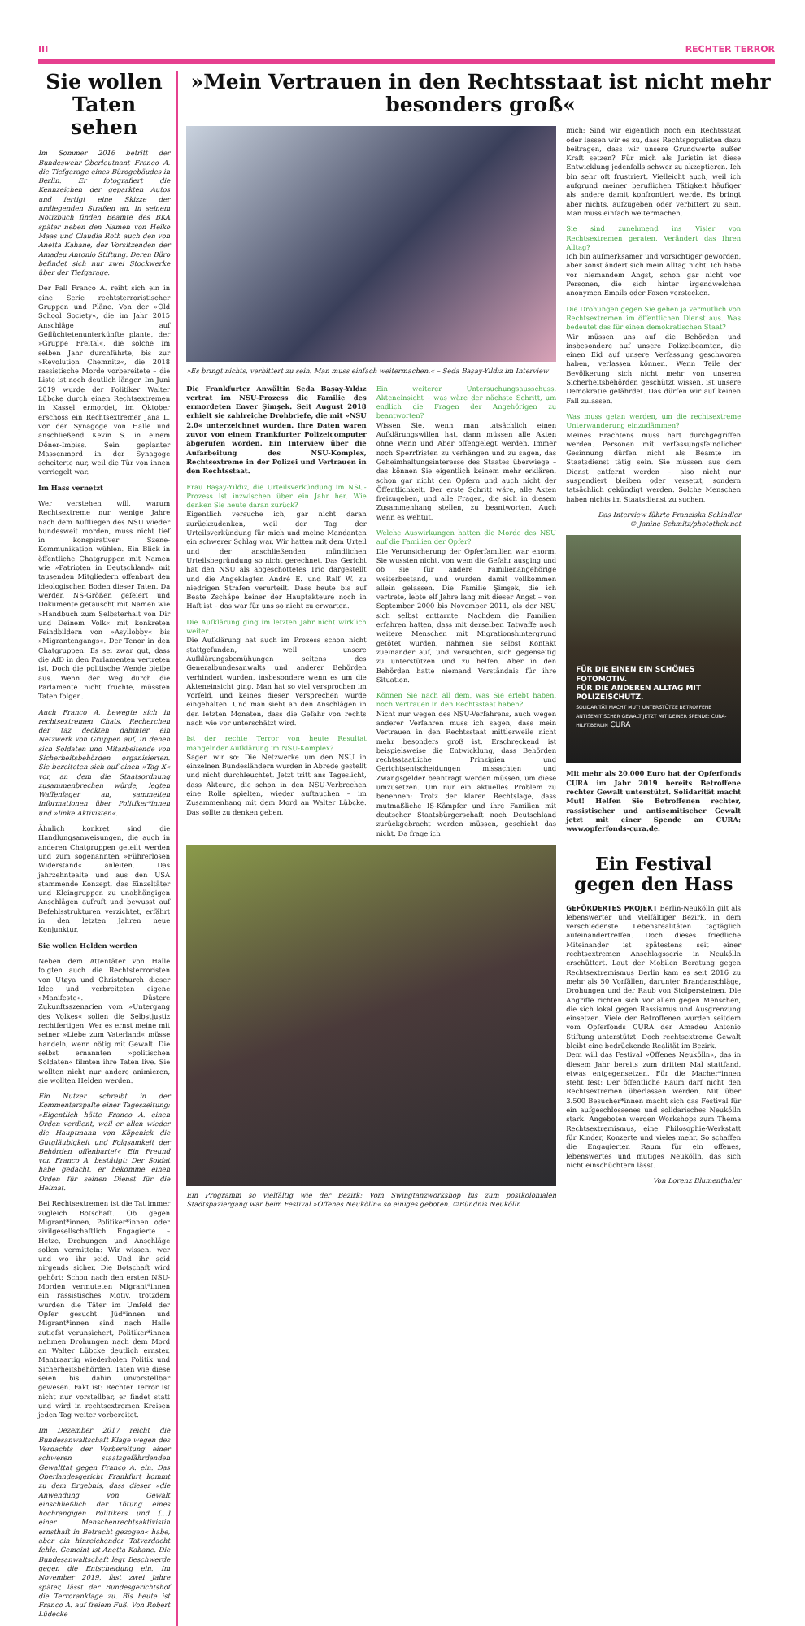III RECHTER TERROR
Sie wollen Taten sehen
Im Sommer 2016 betritt der Bundeswehr-Oberleutnant Franco A. die Tiefgarage eines Bürogebäudes in Berlin. Er fotografiert die Kennzeichen der geparkten Autos und fertigt eine Skizze der umliegenden Straßen an. In seinem Notizbuch finden Beamte des BKA später neben den Namen von Heiko Maas und Claudia Roth auch den von Anetta Kahane, der Vorsitzenden der Amadeu Antonio Stiftung. Deren Büro befindet sich nur zwei Stockwerke über der Tiefgarage.
Der Fall Franco A. reiht sich ein in eine Serie rechtsterroristischer Gruppen und Pläne. Von der »Old School Society«, die im Jahr 2015 Anschläge auf Geflüchtetenunterkünfte plante, der »Gruppe Freital«, die solche im selben Jahr durchführte, bis zur »Revolution Chemnitz«, die 2018 rassistische Morde vorbereitete – die Liste ist noch deutlich länger. Im Juni 2019 wurde der Politiker Walter Lübcke durch einen Rechtsextremen in Kassel ermordet, im Oktober erschoss ein Rechtsextremer Jana L. vor der Synagoge von Halle und anschließend Kevin S. in einem Döner-Imbiss. Sein geplanter Massenmord in der Synagoge scheiterte nur, weil die Tür von innen verriegelt war.
Im Hass vernetzt
Wer verstehen will, warum Rechtsextreme nur wenige Jahre nach dem Auffliegen des NSU wieder bundesweit morden, muss nicht tief in konspirativer Szene-Kommunikation wühlen. Ein Blick in öffentliche Chatgruppen mit Namen wie »Patrioten in Deutschland« mit tausenden Mitgliedern offenbart den ideologischen Boden dieser Taten. Da werden NS-Größen gefeiert und Dokumente getauscht mit Namen wie »Handbuch zum Selbsterhalt von Dir und Deinem Volk« mit konkreten Feindbildern von »Asyllobby« bis »Migrantengangs«. Der Tenor in den Chatgruppen: Es sei zwar gut, dass die AfD in den Parlamenten vertreten ist. Doch die politische Wende bleibe aus. Wenn der Weg durch die Parlamente nicht fruchte, müssten Taten folgen.
Auch Franco A. bewegte sich in rechtsextremen Chats. Recherchen der taz deckten dahinter ein Netzwerk von Gruppen auf, in denen sich Soldaten und Mitarbeitende von Sicherheitsbehörden organisierten. Sie bereiteten sich auf einen »Tag X« vor, an dem die Staatsordnung zusammenbrechen würde, legten Waffenlager an, sammelten Informationen über Politiker*innen und »linke Aktivisten«.
Ähnlich konkret sind die Handlungsanweisungen, die auch in anderen Chatgruppen geteilt werden und zum sogenannten »Führerlosen Widerstand« anleiten. Das jahrzehntealte und aus den USA stammende Konzept, das Einzeltäter und Kleingruppen zu unabhängigen Anschlägen aufruft und bewusst auf Befehlsstrukturen verzichtet, erfährt in den letzten Jahren neue Konjunktur.
Sie wollen Helden werden
Neben dem Attentäter von Halle folgten auch die Rechtsterroristen von Utøya und Christchurch dieser Idee und verbreiteten eigene »Manifeste«. Düstere Zukunftsszenarien vom »Untergang des Volkes« sollen die Selbstjustiz rechtfertigen. Wer es ernst meine mit seiner »Liebe zum Vaterland« müsse handeln, wenn nötig mit Gewalt. Die selbst ernannten »politischen Soldaten« filmten ihre Taten live. Sie wollten nicht nur andere animieren, sie wollten Helden werden.
Ein Nutzer schreibt in der Kommentarspalte einer Tageszeitung: »Eigentlich hätte Franco A. einen Orden verdient, weil er allen wieder die Hauptmann von Köpenick die Gutgläubigkeit und Folgsamkeit der Behörden offenbarte!« Ein Freund von Franco A. bestätigt: Der Soldat habe gedacht, er bekomme einen Orden für seinen Dienst für die Heimat.
Bei Rechtsextremen ist die Tat immer zugleich Botschaft. Ob gegen Migrant*innen, Politiker*innen oder zivilgesellschaftlich Engagierte – Hetze, Drohungen und Anschläge sollen vermitteln: Wir wissen, wer und wo ihr seid. Und ihr seid nirgends sicher. Die Botschaft wird gehört: Schon nach den ersten NSU-Morden vermuteten Migrant*innen ein rassistisches Motiv, trotzdem wurden die Täter im Umfeld der Opfer gesucht. Jüd*innen und Migrant*innen sind nach Halle zutiefst verunsichert, Politiker*innen nehmen Drohungen nach dem Mord an Walter Lübcke deutlich ernster. Mantraartig wiederholen Politik und Sicherheitsbehörden, Taten wie diese seien bis dahin unvorstellbar gewesen. Fakt ist: Rechter Terror ist nicht nur vorstellbar, er findet statt und wird in rechtsextremen Kreisen jeden Tag weiter vorbereitet.
Im Dezember 2017 reicht die Bundesanwaltschaft Klage wegen des Verdachts der Vorbereitung einer schweren staatsgefährdenden Gewalttat gegen Franco A. ein. Das Oberlandesgericht Frankfurt kommt zu dem Ergebnis, dass dieser »die Anwendung von Gewalt einschließlich der Tötung eines hochrangigen Politikers und […] einer Menschenrechtsaktivistin ernsthaft in Betracht gezogen« habe, aber ein hinreichender Tatverdacht fehle. Gemeint ist Anetta Kahane. Die Bundesanwaltschaft legt Beschwerde gegen die Entscheidung ein. Im November 2019, fast zwei Jahre später, lässt der Bundesgerichtshof die Terroranklage zu. Bis heute ist Franco A. auf freiem Fuß. Von Robert Lüdecke
»Mein Vertrauen in den Rechtsstaat ist nicht mehr besonders groß«
»Es bringt nichts, verbittert zu sein. Man muss einfach weitermachen.« – Seda Başay-Yıldız im Interview
Die Frankfurter Anwältin Seda Başay-Yıldız vertrat im NSU-Prozess die Familie des ermordeten Enver Şimşek. Seit August 2018 erhielt sie zahlreiche Drohbriefe, die mit »NSU 2.0« unterzeichnet wurden. Ihre Daten waren zuvor von einem Frankfurter Polizeicomputer abgerufen worden. Ein Interview über die Aufarbeitung des NSU-Komplex, Rechtsextreme in der Polizei und Vertrauen in den Rechtsstaat.
Frau Başay-Yıldız, die Urteilsverkündung im NSU-Prozess ist inzwischen über ein Jahr her. Wie denken Sie heute daran zurück?
Eigentlich versuche ich, gar nicht daran zurückzudenken, weil der Tag der Urteilsverkündung für mich und meine Mandanten ein schwerer Schlag war. Wir hatten mit dem Urteil und der anschließenden mündlichen Urteilsbegründung so nicht gerechnet. Das Gericht hat den NSU als abgeschottetes Trio dargestellt und die Angeklagten André E. und Ralf W. zu niedrigen Strafen verurteilt. Dass heute bis auf Beate Zschäpe keiner der Hauptakteure noch in Haft ist – das war für uns so nicht zu erwarten.
Die Aufklärung ging im letzten Jahr nicht wirklich weiter…
Die Aufklärung hat auch im Prozess schon nicht stattgefunden, weil unsere Aufklärungsbemühungen seitens des Generalbundesanwalts und anderer Behörden verhindert wurden, insbesondere wenn es um die Akteneinsicht ging. Man hat so viel versprochen im Vorfeld, und keines dieser Versprechen wurde eingehalten. Und man sieht an den Anschlägen in den letzten Monaten, dass die Gefahr von rechts nach wie vor unterschätzt wird.
Ist der rechte Terror von heute Resultat mangelnder Aufklärung im NSU-Komplex?
Sagen wir so: Die Netzwerke um den NSU in einzelnen Bundesländern wurden in Abrede gestellt und nicht durchleuchtet. Jetzt tritt ans Tageslicht, dass Akteure, die schon in den NSU-Verbrechen eine Rolle spielten, wieder auftauchen – im Zusammenhang mit dem Mord an Walter Lübcke. Das sollte zu denken geben.
Ein weiterer Untersuchungsausschuss, Akteneinsicht – was wäre der nächste Schritt, um endlich die Fragen der Angehörigen zu beantworten?
Wissen Sie, wenn man tatsächlich einen Aufklärungswillen hat, dann müssen alle Akten ohne Wenn und Aber offengelegt werden. Immer noch Sperrfristen zu verhängen und zu sagen, das Geheimhaltungsinteresse des Staates überwiege – das können Sie eigentlich keinem mehr erklären, schon gar nicht den Opfern und auch nicht der Öffentlichkeit. Der erste Schritt wäre, alle Akten freizugeben, und alle Fragen, die sich in diesem Zusammenhang stellen, zu beantworten. Auch wenn es wehtut.
Welche Auswirkungen hatten die Morde des NSU auf die Familien der Opfer?
Die Verunsicherung der Opferfamilien war enorm. Sie wussten nicht, von wem die Gefahr ausging und ob sie für andere Familienangehörige weiterbestand, und wurden damit vollkommen allein gelassen. Die Familie Şimşek, die ich vertrete, lebte elf Jahre lang mit dieser Angst – von September 2000 bis November 2011, als der NSU sich selbst enttarnte. Nachdem die Familien erfahren hatten, dass mit derselben Tatwaffe noch weitere Menschen mit Migrationshintergrund getötet wurden, nahmen sie selbst Kontakt zueinander auf, und versuchten, sich gegenseitig zu unterstützen und zu helfen. Aber in den Behörden hatte niemand Verständnis für ihre Situation.
Können Sie nach all dem, was Sie erlebt haben, noch Vertrauen in den Rechtsstaat haben?
Nicht nur wegen des NSU-Verfahrens, auch wegen anderer Verfahren muss ich sagen, dass mein Vertrauen in den Rechtsstaat mittlerweile nicht mehr besonders groß ist. Erschreckend ist beispielsweise die Entwicklung, dass Behörden rechtsstaatliche Prinzipien und Gerichtsentscheidungen missachten und Zwangsgelder beantragt werden müssen, um diese umzusetzen. Um nur ein aktuelles Problem zu benennen: Trotz der klaren Rechtslage, dass mutmaßliche IS-Kämpfer und ihre Familien mit deutscher Staatsbürgerschaft nach Deutschland zurückgebracht werden müssen, geschieht das nicht. Da frage ich
Ein Programm so vielfältig wie der Bezirk: Vom Swingtanzworkshop bis zum postkolonialen Stadtspaziergang war beim Festival »Offenes Neukölln« so einiges geboten. ©Bündnis Neukölln
mich: Sind wir eigentlich noch ein Rechtsstaat oder lassen wir es zu, dass Rechtspopulisten dazu beitragen, dass wir unsere Grundwerte außer Kraft setzen? Für mich als Juristin ist diese Entwicklung jedenfalls schwer zu akzeptieren. Ich bin sehr oft frustriert. Vielleicht auch, weil ich aufgrund meiner beruflichen Tätigkeit häufiger als andere damit konfrontiert werde. Es bringt aber nichts, aufzugeben oder verbittert zu sein. Man muss einfach weitermachen.
Sie sind zunehmend ins Visier von Rechtsextremen geraten. Verändert das Ihren Alltag?
Ich bin aufmerksamer und vorsichtiger geworden, aber sonst ändert sich mein Alltag nicht. Ich habe vor niemandem Angst, schon gar nicht vor Personen, die sich hinter irgendwelchen anonymen Emails oder Faxen verstecken.
Die Drohungen gegen Sie gehen ja vermutlich von Rechtsextremen im öffentlichen Dienst aus. Was bedeutet das für einen demokratischen Staat?
Wir müssen uns auf die Behörden und insbesondere auf unsere Polizeibeamten, die einen Eid auf unsere Verfassung geschworen haben, verlassen können. Wenn Teile der Bevölkerung sich nicht mehr von unseren Sicherheitsbehörden geschützt wissen, ist unsere Demokratie gefährdet. Das dürfen wir auf keinen Fall zulassen.
Was muss getan werden, um die rechtsextreme Unterwanderung einzudämmen?
Meines Erachtens muss hart durchgegriffen werden. Personen mit verfassungsfeindlicher Gesinnung dürfen nicht als Beamte im Staatsdienst tätig sein. Sie müssen aus dem Dienst entfernt werden – also nicht nur suspendiert bleiben oder versetzt, sondern tatsächlich gekündigt werden. Solche Menschen haben nichts im Staatsdienst zu suchen.
Das Interview führte Franziska Schindler
© Janine Schmitz/photothek.net
FÜR DIE EINEN EIN SCHÖNES FOTOMOTIV.
FÜR DIE ANDEREN ALLTAG MIT POLIZEISCHUTZ.
SOLIDARITÄT MACHT MUT! UNTERSTÜTZE BETROFFENE ANTISEMITISCHER GEWALT JETZT MIT DEINER SPENDE: CURA-HILFT.BERLIN CURA
Mit mehr als 20.000 Euro hat der Opferfonds CURA im Jahr 2019 bereits Betroffene rechter Gewalt unterstützt. Solidarität macht Mut! Helfen Sie Betroffenen rechter, rassistischer und antisemitischer Gewalt jetzt mit einer Spende an CURA: www.opferfonds-cura.de.
Ein Festival gegen den Hass
GEFÖRDERTES PROJEKT Berlin-Neukölln gilt als lebenswerter und vielfältiger Bezirk, in dem verschiedenste Lebensrealitäten tagtäglich aufeinandertreffen. Doch dieses friedliche Miteinander ist spätestens seit einer rechtsextremen Anschlagsserie in Neukölln erschüttert. Laut der Mobilen Beratung gegen Rechtsextremismus Berlin kam es seit 2016 zu mehr als 50 Vorfällen, darunter Brandanschläge, Drohungen und der Raub von Stolpersteinen. Die Angriffe richten sich vor allem gegen Menschen, die sich lokal gegen Rassismus und Ausgrenzung einsetzen. Viele der Betroffenen wurden seitdem vom Opferfonds CURA der Amadeu Antonio Stiftung unterstützt. Doch rechtsextreme Gewalt bleibt eine bedrückende Realität im Bezirk.
Dem will das Festival »Offenes Neukölln«, das in diesem Jahr bereits zum dritten Mal stattfand, etwas entgegensetzen. Für die Macher*innen steht fest: Der öffentliche Raum darf nicht den Rechtsextremen überlassen werden. Mit über 3.500 Besucher*innen macht sich das Festival für ein aufgeschlossenes und solidarisches Neukölln stark. Angeboten werden Workshops zum Thema Rechtsextremismus, eine Philosophie-Werkstatt für Kinder, Konzerte und vieles mehr. So schaffen die Engagierten Raum für ein offenes, lebenswertes und mutiges Neukölln, das sich nicht einschüchtern lässt.
Von Lorenz Blumenthaler